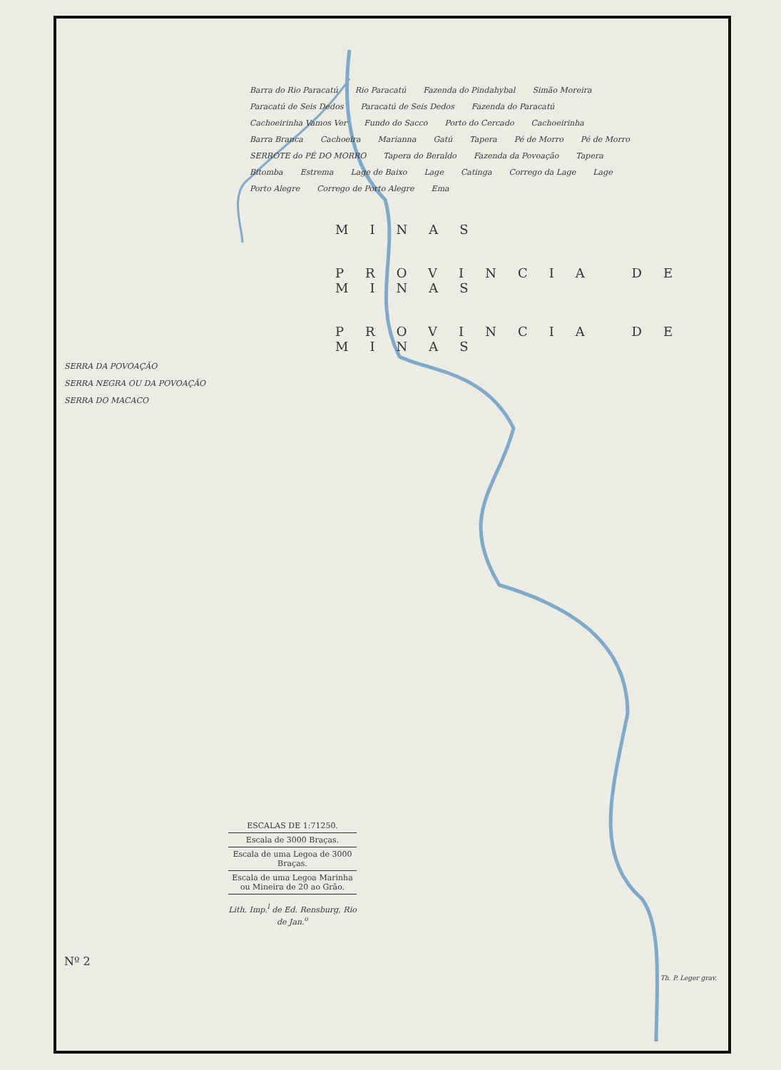Barra do Rio Paracatú Rio Paracatú Fazenda do Pindahybal Simão Moreira Paracatú de Seis Dedos Paracatú de Seis Dedos Fazenda do Paracatú Cachoeirinha Vamos Ver Fundo do Sacco Porto do Cercado Cachoeirinha Barra Branca Cachoeira Marianna Gatú Tapera Pé de Morro Pé de Morro SERROTE do PÉ DO MORRO Tapera do Beraldo Fazenda da Povoação Tapera Bitomba Estrema Lage de Baixo Lage Catinga Corrego da Lage Lage Porto Alegre Corrego de Porto Alegre Ema
MINAS
PROVINCIA DE MINAS
PROVINCIA DE MINAS
SERRA DA POVOAÇÃO
SERRA NEGRA OU DA POVOAÇÃO
SERRA DO MACACO
ESCALAS DE 1:71250.
Escala de 3000 Braças.
Escala de uma Legoa de 3000 Braças.
Escala de uma Legoa Marinha ou Mineira de 20 ao Grão.
Lith. Imp.<sup>l</sup> de Ed. Rensburg, Rio de Jan.<sup>o</sup>
Nº 2
Th. P. Leger grav.